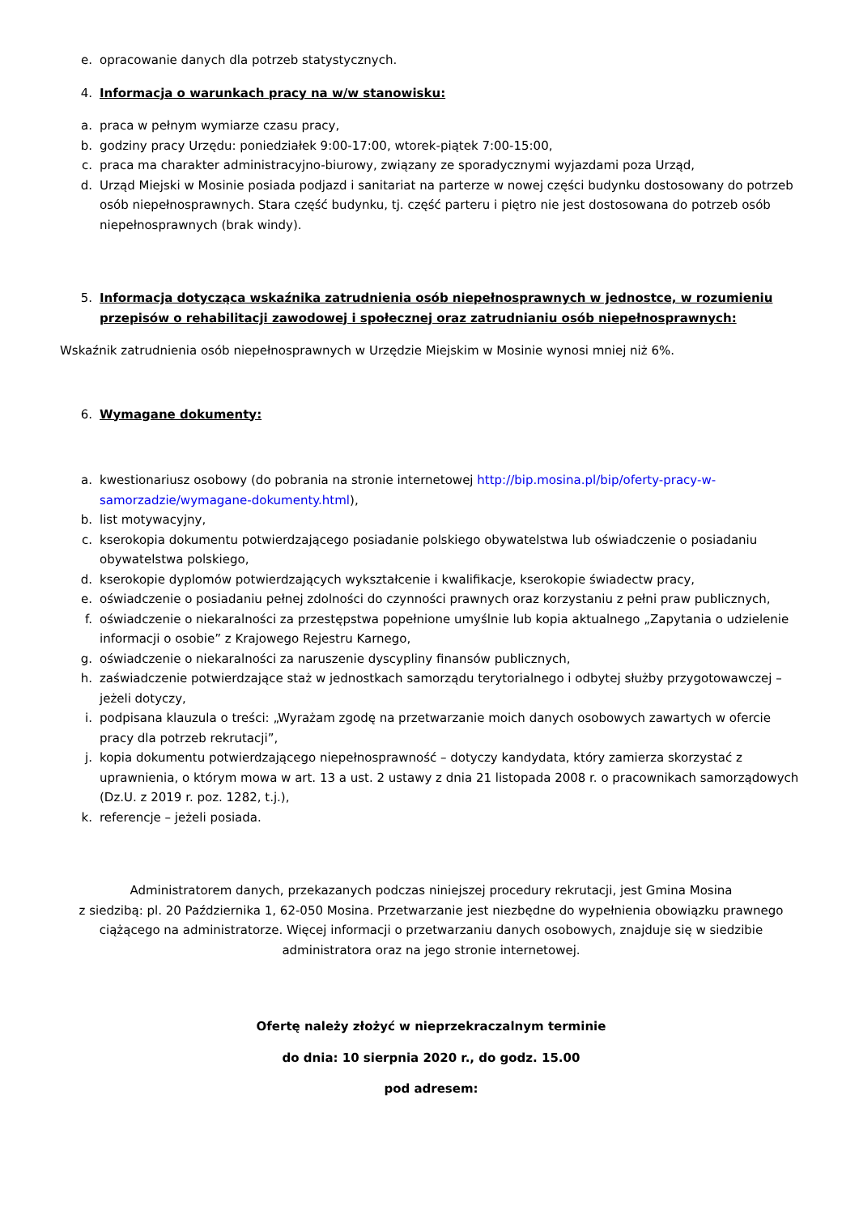e. opracowanie danych dla potrzeb statystycznych.
4. Informacja o warunkach pracy na w/w stanowisku:
a. praca w pełnym wymiarze czasu pracy,
b. godziny pracy Urzędu: poniedziałek 9:00-17:00, wtorek-piątek 7:00-15:00,
c. praca ma charakter administracyjno-biurowy, związany ze sporadycznymi wyjazdami poza Urząd,
d. Urząd Miejski w Mosinie posiada podjazd i sanitariat na parterze w nowej części budynku dostosowany do potrzeb osób niepełnosprawnych. Stara część budynku, tj. część parteru i piętro nie jest dostosowana do potrzeb osób niepełnosprawnych (brak windy).
5. Informacja dotycząca wskaźnika zatrudnienia osób niepełnosprawnych w jednostce, w rozumieniu przepisów o rehabilitacji zawodowej i społecznej oraz zatrudnianiu osób niepełnosprawnych:
Wskaźnik zatrudnienia osób niepełnosprawnych w Urzędzie Miejskim w Mosinie wynosi mniej niż 6%.
6. Wymagane dokumenty:
a. kwestionariusz osobowy (do pobrania na stronie internetowej http://bip.mosina.pl/bip/oferty-pracy-w-samorzadzie/wymagane-dokumenty.html),
b. list motywacyjny,
c. kserokopia dokumentu potwierdzającego posiadanie polskiego obywatelstwa lub oświadczenie o posiadaniu obywatelstwa polskiego,
d. kserokopie dyplomów potwierdzających wykształcenie i kwalifikacje, kserokopie świadectw pracy,
e. oświadczenie o posiadaniu pełnej zdolności do czynności prawnych oraz korzystaniu z pełni praw publicznych,
f. oświadczenie o niekaralności za przestępstwa popełnione umyślnie lub kopia aktualnego „Zapytania o udzielenie informacji o osobie” z Krajowego Rejestru Karnego,
g. oświadczenie o niekaralności za naruszenie dyscypliny finansów publicznych,
h. zaświadczenie potwierdzające staż w jednostkach samorządu terytorialnego i odbytej służby przygotowawczej – jeżeli dotyczy,
i. podpisana klauzula o treści: „Wyrażam zgodę na przetwarzanie moich danych osobowych zawartych w ofercie pracy dla potrzeb rekrutacji”,
j. kopia dokumentu potwierdzającego niepełnosprawność – dotyczy kandydata, który zamierza skorzystać z uprawnienia, o którym mowa w art. 13 a ust. 2 ustawy z dnia 21 listopada 2008 r. o pracownikach samorządowych (Dz.U. z 2019 r. poz. 1282, t.j.),
k. referencje – jeżeli posiada.
Administratorem danych, przekazanych podczas niniejszej procedury rekrutacji, jest Gmina Mosina
z siedzibą: pl. 20 Października 1, 62-050 Mosina. Przetwarzanie jest niezbędne do wypełnienia obowiązku prawnego ciążącego na administratorze. Więcej informacji o przetwarzaniu danych osobowych, znajduje się w siedzibie administratora oraz na jego stronie internetowej.
Ofertę należy złożyć w nieprzekraczalnym terminie
do dnia: 10 sierpnia 2020 r., do godz. 15.00
pod adresem: